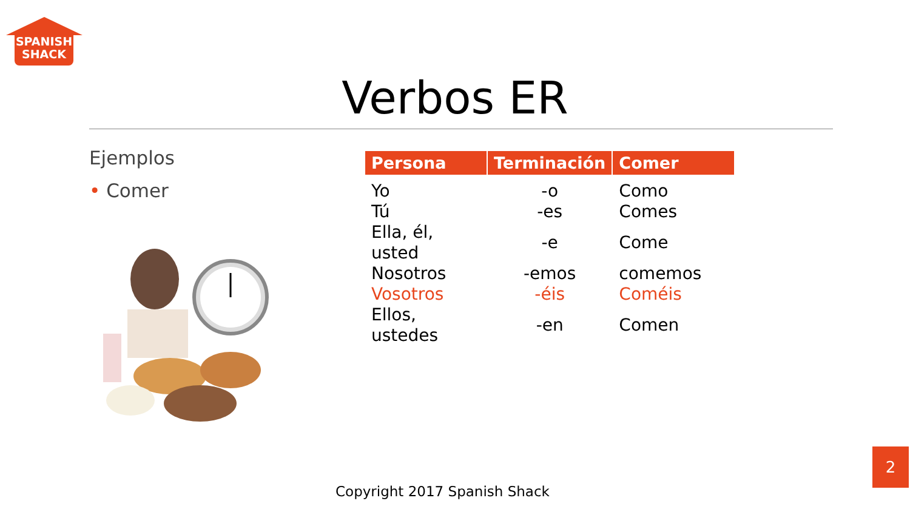SPANISH
SHACK
Verbos ER
Ejemplos
• Comer
| Persona | Terminación | Comer |
| --- | --- | --- |
| Yo | -o | Como |
| Tú | -es | Comes |
| Ella, él, usted | -e | Come |
| Nosotros | -emos | comemos |
| Vosotros | -éis | Coméis |
| Ellos, ustedes | -en | Comen |
Copyright 2017 Spanish Shack
2